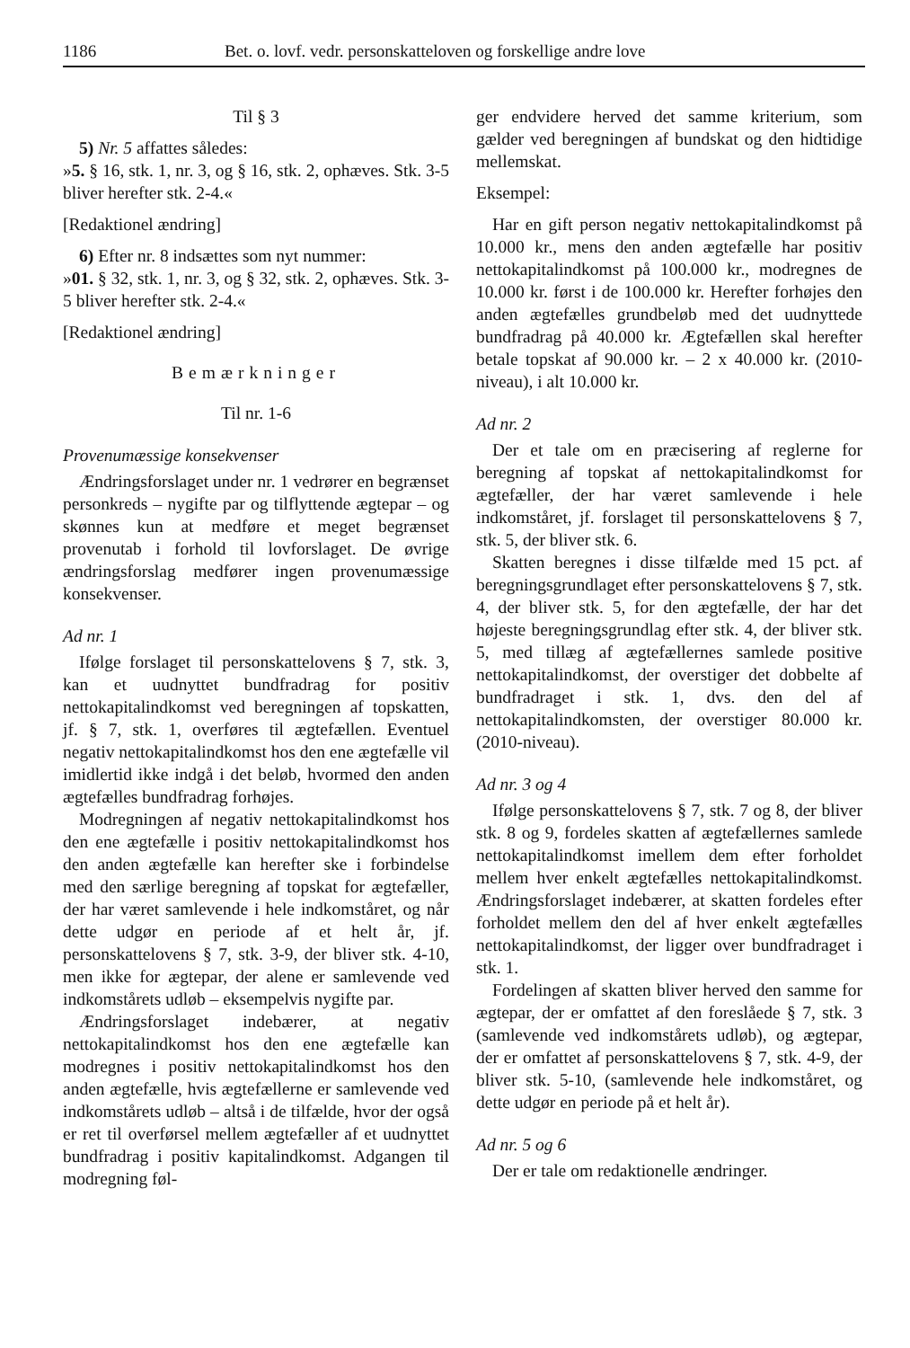1186 Bet. o. lovf. vedr. personskatteloven og forskellige andre love
Til § 3
5) Nr. 5 affattes således:
»5. § 16, stk. 1, nr. 3, og § 16, stk. 2, ophæves. Stk. 3-5 bliver herefter stk. 2-4.«
[Redaktionel ændring]
6) Efter nr. 8 indsættes som nyt nummer:
»01. § 32, stk. 1, nr. 3, og § 32, stk. 2, ophæves. Stk. 3-5 bliver herefter stk. 2-4.«
[Redaktionel ændring]
Bemærkninger
Til nr. 1-6
Provenumæssige konsekvenser
Ændringsforslaget under nr. 1 vedrører en begrænset personkreds – nygifte par og tilflyttende ægtepar – og skønnes kun at medføre et meget begrænset provenutab i forhold til lovforslaget. De øvrige ændringsforslag medfører ingen provenumæssige konsekvenser.
Ad nr. 1
Ifølge forslaget til personskattelovens § 7, stk. 3, kan et uudnyttet bundfradrag for positiv nettokapitalindkomst ved beregningen af topskatten, jf. § 7, stk. 1, overføres til ægtefællen. Eventuel negativ nettokapitalindkomst hos den ene ægtefælle vil imidlertid ikke indgå i det beløb, hvormed den anden ægtefælles bundfradrag forhøjes.
Modregningen af negativ nettokapitalindkomst hos den ene ægtefælle i positiv nettokapitalindkomst hos den anden ægtefælle kan herefter ske i forbindelse med den særlige beregning af topskat for ægtefæller, der har været samlevende i hele indkomståret, og når dette udgør en periode af et helt år, jf. personskattelovens § 7, stk. 3-9, der bliver stk. 4-10, men ikke for ægtepar, der alene er samlevende ved indkomstårets udløb – eksempelvis nygifte par.
Ændringsforslaget indebærer, at negativ nettokapitalindkomst hos den ene ægtefælle kan modregnes i positiv nettokapitalindkomst hos den anden ægtefælle, hvis ægtefællerne er samlevende ved indkomstårets udløb – altså i de tilfælde, hvor der også er ret til overførsel mellem ægtefæller af et uudnyttet bundfradrag i positiv kapitalindkomst. Adgangen til modregning føl-
ger endvidere herved det samme kriterium, som gælder ved beregningen af bundskat og den hidtidige mellemskat.
Eksempel:
Har en gift person negativ nettokapitalindkomst på 10.000 kr., mens den anden ægtefælle har positiv nettokapitalindkomst på 100.000 kr., modregnes de 10.000 kr. først i de 100.000 kr. Herefter forhøjes den anden ægtefælles grundbeløb med det uudnyttede bundfradrag på 40.000 kr. Ægtefællen skal herefter betale topskat af 90.000 kr. – 2 x 40.000 kr. (2010-niveau), i alt 10.000 kr.
Ad nr. 2
Der et tale om en præcisering af reglerne for beregning af topskat af nettokapitalindkomst for ægtefæller, der har været samlevende i hele indkomståret, jf. forslaget til personskattelovens § 7, stk. 5, der bliver stk. 6.
Skatten beregnes i disse tilfælde med 15 pct. af beregningsgrundlaget efter personskattelovens § 7, stk. 4, der bliver stk. 5, for den ægtefælle, der har det højeste beregningsgrundlag efter stk. 4, der bliver stk. 5, med tillæg af ægtefællernes samlede positive nettokapitalindkomst, der overstiger det dobbelte af bundfradraget i stk. 1, dvs. den del af nettokapitalindkomsten, der overstiger 80.000 kr. (2010-niveau).
Ad nr. 3 og 4
Ifølge personskattelovens § 7, stk. 7 og 8, der bliver stk. 8 og 9, fordeles skatten af ægtefællernes samlede nettokapitalindkomst imellem dem efter forholdet mellem hver enkelt ægtefælles nettokapitalindkomst. Ændringsforslaget indebærer, at skatten fordeles efter forholdet mellem den del af hver enkelt ægtefælles nettokapitalindkomst, der ligger over bundfradraget i stk. 1.
Fordelingen af skatten bliver herved den samme for ægtepar, der er omfattet af den foreslåede § 7, stk. 3 (samlevende ved indkomstårets udløb), og ægtepar, der er omfattet af personskattelovens § 7, stk. 4-9, der bliver stk. 5-10, (samlevende hele indkomståret, og dette udgør en periode på et helt år).
Ad nr. 5 og 6
Der er tale om redaktionelle ændringer.